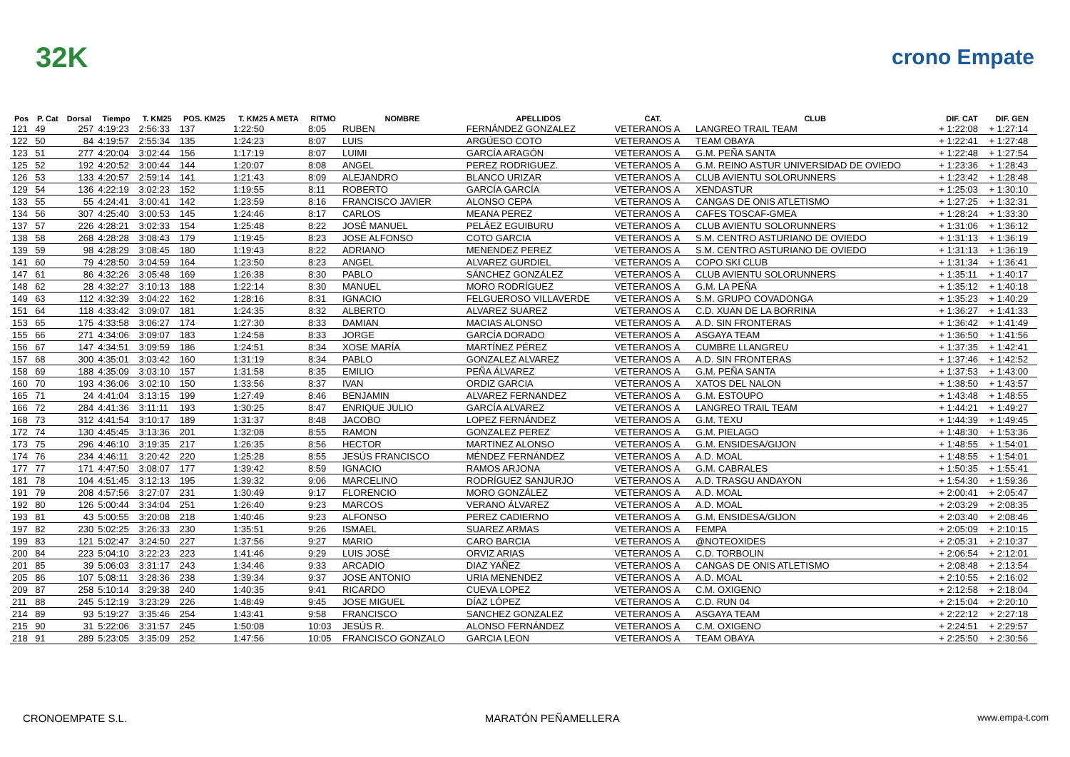32K crono Empate
| Pos | P. Cat | Dorsal | Tiempo | T. KM25 | POS. KM25 | T. KM25 A META | RITMO | NOMBRE | APELLIDOS | CAT. | CLUB | DIF. CAT | DIF. GEN |
| --- | --- | --- | --- | --- | --- | --- | --- | --- | --- | --- | --- | --- | --- |
| 121 | 49 | 257 | 4:19:23 | 2:56:33 | 137 | 1:22:50 | 8:05 | RUBEN | FERNÁNDEZ GONZALEZ | VETERANOS A | LANGREO TRAIL TEAM | + 1:22:08 | + 1:27:14 |
| 122 | 50 | 84 | 4:19:57 | 2:55:34 | 135 | 1:24:23 | 8:07 | LUIS | ARGÜESO COTO | VETERANOS A | TEAM OBAYA | + 1:22:41 | + 1:27:48 |
| 123 | 51 | 277 | 4:20:04 | 3:02:44 | 156 | 1:17:19 | 8:07 | LUIMI | GARCÍA ARAGÓN | VETERANOS A | G.M. PEÑA SANTA | + 1:22:48 | + 1:27:54 |
| 125 | 52 | 192 | 4:20:52 | 3:00:44 | 144 | 1:20:07 | 8:08 | ANGEL | PEREZ RODRIGUEZ. | VETERANOS A | G.M. REINO ASTUR UNIVERSIDAD DE OVIEDO | + 1:23:36 | + 1:28:43 |
| 126 | 53 | 133 | 4:20:57 | 2:59:14 | 141 | 1:21:43 | 8:09 | ALEJANDRO | BLANCO URIZAR | VETERANOS A | CLUB AVIENTU SOLORUNNERS | + 1:23:42 | + 1:28:48 |
| 129 | 54 | 136 | 4:22:19 | 3:02:23 | 152 | 1:19:55 | 8:11 | ROBERTO | GARCÍA GARCÍA | VETERANOS A | XENDASTUR | + 1:25:03 | + 1:30:10 |
| 133 | 55 | 55 | 4:24:41 | 3:00:41 | 142 | 1:23:59 | 8:16 | FRANCISCO JAVIER | ALONSO CEPA | VETERANOS A | CANGAS DE ONIS ATLETISMO | + 1:27:25 | + 1:32:31 |
| 134 | 56 | 307 | 4:25:40 | 3:00:53 | 145 | 1:24:46 | 8:17 | CARLOS | MEANA PEREZ | VETERANOS A | CAFES TOSCAF-GMEA | + 1:28:24 | + 1:33:30 |
| 137 | 57 | 226 | 4:28:21 | 3:02:33 | 154 | 1:25:48 | 8:22 | JOSÉ MANUEL | PELÁEZ EGUIBURU | VETERANOS A | CLUB AVIENTU SOLORUNNERS | + 1:31:06 | + 1:36:12 |
| 138 | 58 | 268 | 4:28:28 | 3:08:43 | 179 | 1:19:45 | 8:23 | JOSE ALFONSO | COTO GARCIA | VETERANOS A | S.M. CENTRO ASTURIANO DE OVIEDO | + 1:31:13 | + 1:36:19 |
| 139 | 59 | 98 | 4:28:29 | 3:08:45 | 180 | 1:19:43 | 8:22 | ADRIANO | MENENDEZ PEREZ | VETERANOS A | S.M. CENTRO ASTURIANO DE OVIEDO | + 1:31:13 | + 1:36:19 |
| 141 | 60 | 79 | 4:28:50 | 3:04:59 | 164 | 1:23:50 | 8:23 | ANGEL | ALVAREZ GURDIEL | VETERANOS A | COPO SKI CLUB | + 1:31:34 | + 1:36:41 |
| 147 | 61 | 86 | 4:32:26 | 3:05:48 | 169 | 1:26:38 | 8:30 | PABLO | SÁNCHEZ GONZÁLEZ | VETERANOS A | CLUB AVIENTU SOLORUNNERS | + 1:35:11 | + 1:40:17 |
| 148 | 62 | 28 | 4:32:27 | 3:10:13 | 188 | 1:22:14 | 8:30 | MANUEL | MORO RODRÍGUEZ | VETERANOS A | G.M. LA PEÑA | + 1:35:12 | + 1:40:18 |
| 149 | 63 | 112 | 4:32:39 | 3:04:22 | 162 | 1:28:16 | 8:31 | IGNACIO | FELGUEROSO VILLAVERDE | VETERANOS A | S.M. GRUPO COVADONGA | + 1:35:23 | + 1:40:29 |
| 151 | 64 | 118 | 4:33:42 | 3:09:07 | 181 | 1:24:35 | 8:32 | ALBERTO | ALVAREZ SUAREZ | VETERANOS A | C.D. XUAN DE LA BORRINA | + 1:36:27 | + 1:41:33 |
| 153 | 65 | 175 | 4:33:58 | 3:06:27 | 174 | 1:27:30 | 8:33 | DAMIAN | MACIAS ALONSO | VETERANOS A | A.D. SIN FRONTERAS | + 1:36:42 | + 1:41:49 |
| 155 | 66 | 271 | 4:34:06 | 3:09:07 | 183 | 1:24:58 | 8:33 | JORGE | GARCÍA DORADO | VETERANOS A | ASGAYA TEAM | + 1:36:50 | + 1:41:56 |
| 156 | 67 | 147 | 4:34:51 | 3:09:59 | 186 | 1:24:51 | 8:34 | XOSE MARÍA | MARTÍNEZ PÉREZ | VETERANOS A | CUMBRE LLANGREU | + 1:37:35 | + 1:42:41 |
| 157 | 68 | 300 | 4:35:01 | 3:03:42 | 160 | 1:31:19 | 8:34 | PABLO | GONZALEZ ALVAREZ | VETERANOS A | A.D. SIN FRONTERAS | + 1:37:46 | + 1:42:52 |
| 158 | 69 | 188 | 4:35:09 | 3:03:10 | 157 | 1:31:58 | 8:35 | EMILIO | PEÑA ÁLVAREZ | VETERANOS A | G.M. PEÑA SANTA | + 1:37:53 | + 1:43:00 |
| 160 | 70 | 193 | 4:36:06 | 3:02:10 | 150 | 1:33:56 | 8:37 | IVAN | ORDIZ GARCIA | VETERANOS A | XATOS DEL NALON | + 1:38:50 | + 1:43:57 |
| 165 | 71 | 24 | 4:41:04 | 3:13:15 | 199 | 1:27:49 | 8:46 | BENJAMIN | ALVAREZ FERNANDEZ | VETERANOS A | G.M. ESTOUPO | + 1:43:48 | + 1:48:55 |
| 166 | 72 | 284 | 4:41:36 | 3:11:11 | 193 | 1:30:25 | 8:47 | ENRIQUE JULIO | GARCÍA ALVAREZ | VETERANOS A | LANGREO TRAIL TEAM | + 1:44:21 | + 1:49:27 |
| 168 | 73 | 312 | 4:41:54 | 3:10:17 | 189 | 1:31:37 | 8:48 | JACOBO | LOPEZ FERNÁNDEZ | VETERANOS A | G.M. TEXU | + 1:44:39 | + 1:49:45 |
| 172 | 74 | 130 | 4:45:45 | 3:13:36 | 201 | 1:32:08 | 8:55 | RAMON | GONZALEZ PEREZ | VETERANOS A | G.M. PIELAGO | + 1:48:30 | + 1:53:36 |
| 173 | 75 | 296 | 4:46:10 | 3:19:35 | 217 | 1:26:35 | 8:56 | HECTOR | MARTINEZ ALONSO | VETERANOS A | G.M. ENSIDESA/GIJON | + 1:48:55 | + 1:54:01 |
| 174 | 76 | 234 | 4:46:11 | 3:20:42 | 220 | 1:25:28 | 8:55 | JESÚS FRANCISCO | MÉNDEZ FERNÁNDEZ | VETERANOS A | A.D. MOAL | + 1:48:55 | + 1:54:01 |
| 177 | 77 | 171 | 4:47:50 | 3:08:07 | 177 | 1:39:42 | 8:59 | IGNACIO | RAMOS ARJONA | VETERANOS A | G.M. CABRALES | + 1:50:35 | + 1:55:41 |
| 181 | 78 | 104 | 4:51:45 | 3:12:13 | 195 | 1:39:32 | 9:06 | MARCELINO | RODRÍGUEZ SANJURJO | VETERANOS A | A.D. TRASGU ANDAYON | + 1:54:30 | + 1:59:36 |
| 191 | 79 | 208 | 4:57:56 | 3:27:07 | 231 | 1:30:49 | 9:17 | FLORENCIO | MORO GONZÁLEZ | VETERANOS A | A.D. MOAL | + 2:00:41 | + 2:05:47 |
| 192 | 80 | 126 | 5:00:44 | 3:34:04 | 251 | 1:26:40 | 9:23 | MARCOS | VERANO ÁLVAREZ | VETERANOS A | A.D. MOAL | + 2:03:29 | + 2:08:35 |
| 193 | 81 | 43 | 5:00:55 | 3:20:08 | 218 | 1:40:46 | 9:23 | ALFONSO | PEREZ CADIERNO | VETERANOS A | G.M. ENSIDESA/GIJON | + 2:03:40 | + 2:08:46 |
| 197 | 82 | 230 | 5:02:25 | 3:26:33 | 230 | 1:35:51 | 9:26 | ISMAEL | SUAREZ ARMAS | VETERANOS A | FEMPA | + 2:05:09 | + 2:10:15 |
| 199 | 83 | 121 | 5:02:47 | 3:24:50 | 227 | 1:37:56 | 9:27 | MARIO | CARO BARCIA | VETERANOS A | @NOTEOXIDES | + 2:05:31 | + 2:10:37 |
| 200 | 84 | 223 | 5:04:10 | 3:22:23 | 223 | 1:41:46 | 9:29 | LUIS JOSÉ | ORVIZ ARIAS | VETERANOS A | C.D. TORBOLIN | + 2:06:54 | + 2:12:01 |
| 201 | 85 | 39 | 5:06:03 | 3:31:17 | 243 | 1:34:46 | 9:33 | ARCADIO | DIAZ YAÑEZ | VETERANOS A | CANGAS DE ONIS ATLETISMO | + 2:08:48 | + 2:13:54 |
| 205 | 86 | 107 | 5:08:11 | 3:28:36 | 238 | 1:39:34 | 9:37 | JOSE ANTONIO | URIA MENENDEZ | VETERANOS A | A.D. MOAL | + 2:10:55 | + 2:16:02 |
| 209 | 87 | 258 | 5:10:14 | 3:29:38 | 240 | 1:40:35 | 9:41 | RICARDO | CUEVA LOPEZ | VETERANOS A | C.M. OXIGENO | + 2:12:58 | + 2:18:04 |
| 211 | 88 | 245 | 5:12:19 | 3:23:29 | 226 | 1:48:49 | 9:45 | JOSE MIGUEL | DÍAZ LÓPEZ | VETERANOS A | C.D. RUN 04 | + 2:15:04 | + 2:20:10 |
| 214 | 89 | 93 | 5:19:27 | 3:35:46 | 254 | 1:43:41 | 9:58 | FRANCISCO | SANCHEZ GONZALEZ | VETERANOS A | ASGAYA TEAM | + 2:22:12 | + 2:27:18 |
| 215 | 90 | 31 | 5:22:06 | 3:31:57 | 245 | 1:50:08 | 10:03 | JESÚS R. | ALONSO FERNÁNDEZ | VETERANOS A | C.M. OXIGENO | + 2:24:51 | + 2:29:57 |
| 218 | 91 | 289 | 5:23:05 | 3:35:09 | 252 | 1:47:56 | 10:05 | FRANCISCO GONZALO | GARCIA LEON | VETERANOS A | TEAM OBAYA | + 2:25:50 | + 2:30:56 |
CRONOEMPATE S.L. MARATÓN PEÑAMELLERA www.empa-t.com